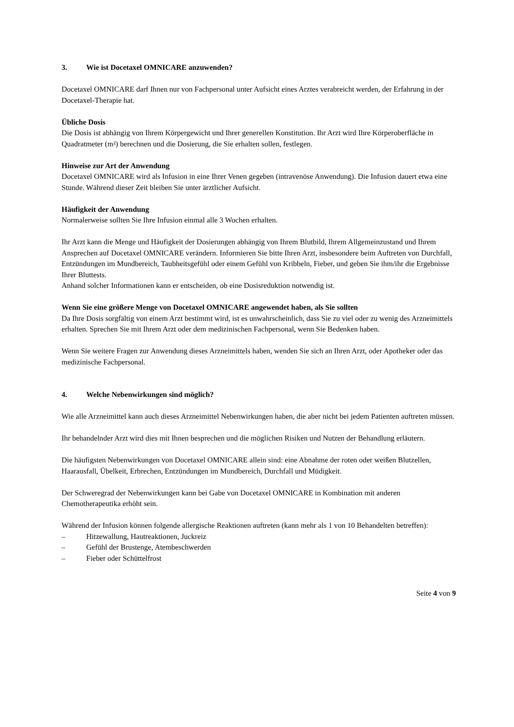3. Wie ist Docetaxel OMNICARE anzuwenden?
Docetaxel OMNICARE darf Ihnen nur von Fachpersonal unter Aufsicht eines Arztes verabreicht werden, der Erfahrung in der Docetaxel-Therapie hat.
Übliche Dosis
Die Dosis ist abhängig von Ihrem Körpergewicht und Ihrer generellen Konstitution. Ihr Arzt wird Ihre Körperoberfläche in Quadratmeter (m²) berechnen und die Dosierung, die Sie erhalten sollen, festlegen.
Hinweise zur Art der Anwendung
Docetaxel OMNICARE wird als Infusion in eine Ihrer Venen gegeben (intravenöse Anwendung). Die Infusion dauert etwa eine Stunde. Während dieser Zeit bleiben Sie unter ärztlicher Aufsicht.
Häufigkeit der Anwendung
Normalerweise sollten Sie Ihre Infusion einmal alle 3 Wochen erhalten.
Ihr Arzt kann die Menge und Häufigkeit der Dosierungen abhängig von Ihrem Blutbild, Ihrem Allgemeinzustand und Ihrem Ansprechen auf Docetaxel OMNICARE verändern. Informieren Sie bitte Ihren Arzt, insbesondere beim Auftreten von Durchfall, Entzündungen im Mundbereich, Taubheitsgefühl oder einem Gefühl von Kribbeln, Fieber, und geben Sie ihm/ihr die Ergebnisse Ihrer Bluttests.
Anhand solcher Informationen kann er entscheiden, ob eine Dosisreduktion notwendig ist.
Wenn Sie eine größere Menge von Docetaxel OMNICARE angewendet haben, als Sie sollten
Da Ihre Dosis sorgfältig von einem Arzt bestimmt wird, ist es unwahrscheinlich, dass Sie zu viel oder zu wenig des Arzneimittels erhalten. Sprechen Sie mit Ihrem Arzt oder dem medizinischen Fachpersonal, wenn Sie Bedenken haben.
Wenn Sie weitere Fragen zur Anwendung dieses Arzneimittels haben, wenden Sie sich an Ihren Arzt, oder Apotheker oder das medizinische Fachpersonal.
4. Welche Nebenwirkungen sind möglich?
Wie alle Arzneimittel kann auch dieses Arzneimittel Nebenwirkungen haben, die aber nicht bei jedem Patienten auftreten müssen.
Ihr behandelnder Arzt wird dies mit Ihnen besprechen und die möglichen Risiken und Nutzen der Behandlung erläutern.
Die häufigsten Nebenwirkungen von Docetaxel OMNICARE allein sind: eine Abnahme der roten oder weißen Blutzellen, Haarausfall, Übelkeit, Erbrechen, Entzündungen im Mundbereich, Durchfall und Müdigkeit.
Der Schweregrad der Nebenwirkungen kann bei Gabe von Docetaxel OMNICARE in Kombination mit anderen Chemotherapeutika erhöht sein.
Während der Infusion können folgende allergische Reaktionen auftreten (kann mehr als 1 von 10 Behandelten betreffen):
– Hitzewallung, Hautreaktionen, Juckreiz
– Gefühl der Brustenge, Atembeschwerden
– Fieber oder Schüttelfrost
Seite 4 von 9